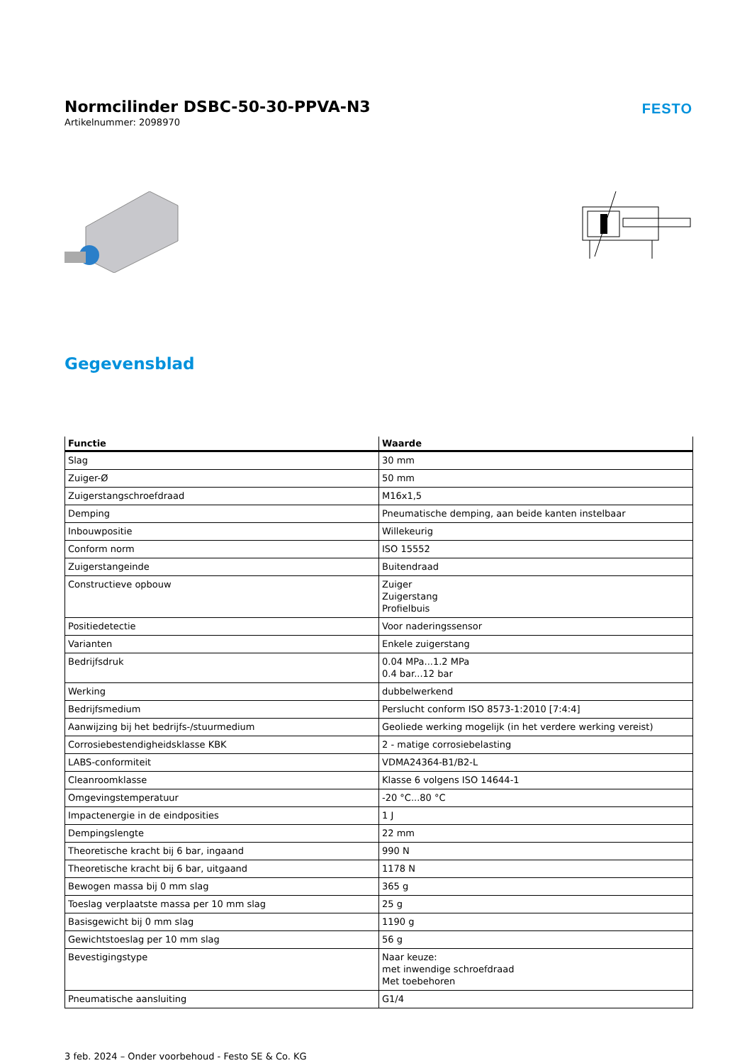Normcilinder DSBC-50-30-PPVA-N3
Artikelnummer: 2098970
FESTO
Gegevensblad
| Functie | Waarde |
| --- | --- |
| Slag | 30 mm |
| Zuiger-Ø | 50 mm |
| Zuigerstangschroefdraad | M16x1,5 |
| Demping | Pneumatische demping, aan beide kanten instelbaar |
| Inbouwpositie | Willekeurig |
| Conform norm | ISO 15552 |
| Zuigerstangeinde | Buitendraad |
| Constructieve opbouw | Zuiger Zuigerstang Profielbuis |
| Positiedetectie | Voor naderingssensor |
| Varianten | Enkele zuigerstang |
| Bedrijfsdruk | 0.04 MPa...1.2 MPa 0.4 bar...12 bar |
| Werking | dubbelwerkend |
| Bedrijfsmedium | Perslucht conform ISO 8573-1:2010 [7:4:4] |
| Aanwijzing bij het bedrijfs-/stuurmedium | Geoliede werking mogelijk (in het verdere werking vereist) |
| Corrosiebestendigheidsklasse KBK | 2 - matige corrosiebelasting |
| LABS-conformiteit | VDMA24364-B1/B2-L |
| Cleanroomklasse | Klasse 6 volgens ISO 14644-1 |
| Omgevingstemperatuur | -20 °C...80 °C |
| Impactenergie in de eindposities | 1 J |
| Dempingslengte | 22 mm |
| Theoretische kracht bij 6 bar, ingaand | 990 N |
| Theoretische kracht bij 6 bar, uitgaand | 1178 N |
| Bewogen massa bij 0 mm slag | 365 g |
| Toeslag verplaatste massa per 10 mm slag | 25 g |
| Basisgewicht bij 0 mm slag | 1190 g |
| Gewichtstoeslag per 10 mm slag | 56 g |
| Bevestigingstype | Naar keuze: met inwendige schroefdraad Met toebehoren |
| Pneumatische aansluiting | G1/4 |
3 feb. 2024 – Onder voorbehoud - Festo SE & Co. KG